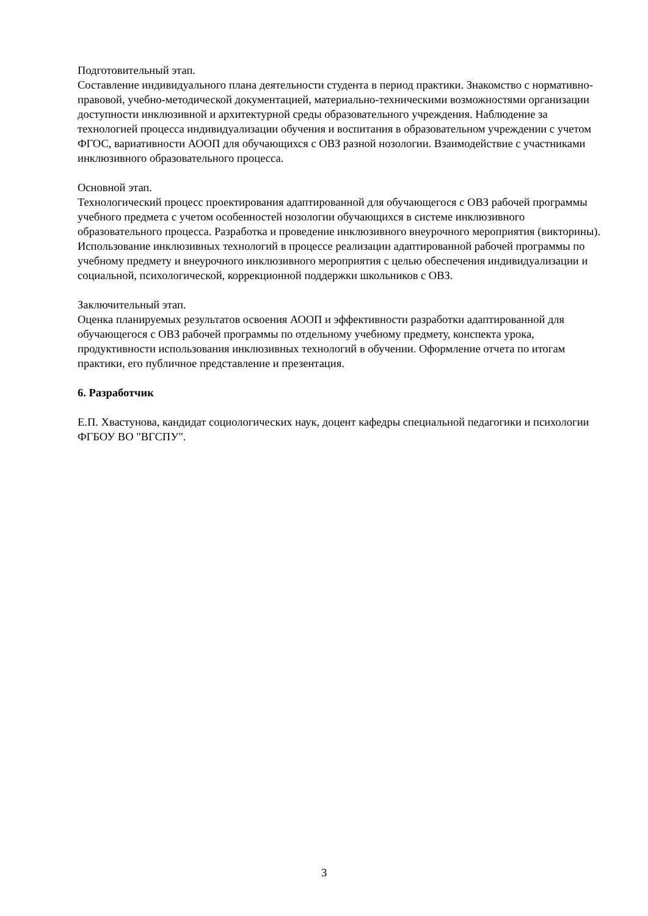Подготовительный этап.
Составление индивидуального плана деятельности студента в период практики. Знакомство с нормативно-правовой, учебно-методической документацией, материально-техническими возможностями организации доступности инклюзивной и архитектурной среды образовательного учреждения. Наблюдение за технологией процесса индивидуализации обучения и воспитания в образовательном учреждении с учетом ФГОС, вариативности АООП для обучающихся с ОВЗ разной нозологии. Взаимодействие с участниками инклюзивного образовательного процесса.
Основной этап.
Технологический процесс проектирования адаптированной для обучающегося с ОВЗ рабочей программы учебного предмета с учетом особенностей нозологии обучающихся в системе инклюзивного образовательного процесса. Разработка и проведение инклюзивного внеурочного мероприятия (викторины). Использование инклюзивных технологий в процессе реализации адаптированной рабочей программы по учебному предмету и внеурочного инклюзивного мероприятия с целью обеспечения индивидуализации и социальной, психологической, коррекционной поддержки школьников с ОВЗ.
Заключительный этап.
Оценка планируемых результатов освоения АООП и эффективности разработки адаптированной для обучающегося с ОВЗ рабочей программы по отдельному учебному предмету, конспекта урока, продуктивности использования инклюзивных технологий в обучении. Оформление отчета по итогам практики, его публичное представление и презентация.
6. Разработчик
Е.П. Хвастунова, кандидат социологических наук, доцент кафедры специальной педагогики и психологии ФГБОУ ВО "ВГСПУ".
3